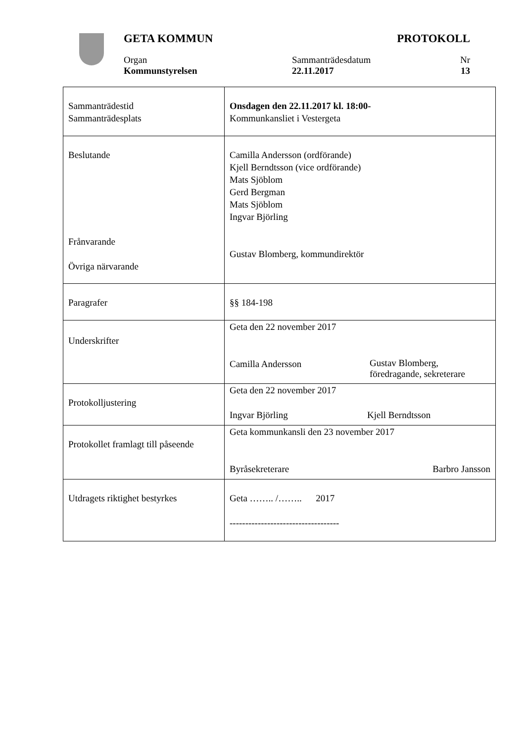GETA KOMMUN PROTOKOLL
Organ Sammanträdesdatum Nr
Kommunstyrelsen 22.11.2017 13
| Sammanträdestid Sammanträdesplats | Onsdagen den 22.11.2017 kl. 18:00- Kommunkansliet i Vestergeta |
| Beslutande Frånvarande Övriga närvarande | Camilla Andersson (ordförande) Kjell Berndtsson (vice ordförande) Mats Sjöblom Gerd Bergman Mats Sjöblom Ingvar Björling Gustav Blomberg, kommundirektör |
| Paragrafer | §§ 184-198 |
| Underskrifter | Geta den 22 november 2017 Camilla Andersson Gustav Blomberg, föredragande, sekreterare |
| Protokolljustering | Geta den 22 november 2017 Ingvar Björling Kjell Berndtsson |
| Protokollet framlagt till påseende | Geta kommunkansli den 23 november 2017 Byråsekreterare Barbro Jansson |
| Utdragets riktighet bestyrkes | Geta …….. /…….. 2017 ----------------------------------- |